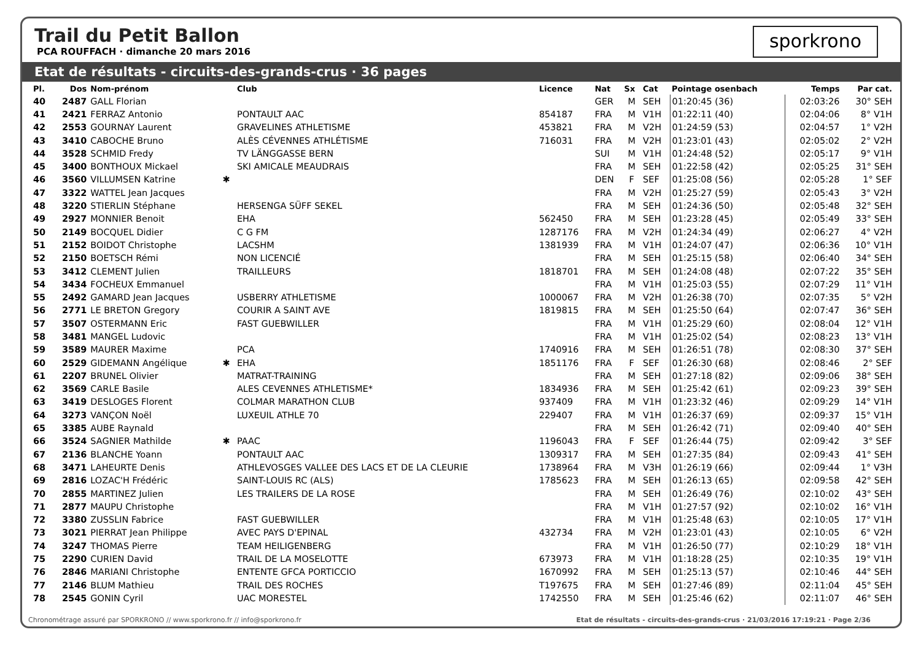Trail du Petit Ballon
PCA ROUFFACH · dimanche 20 mars 2016
sporkrono
Etat de résultats - circuits-des-grands-crus · 36 pages
| Pl. | Dos | Nom-prénom | | Club | Licence | Nat | Sx | Cat | Pointage osenbach | Temps | Par cat. |
| --- | --- | --- | --- | --- | --- | --- | --- | --- | --- | --- | --- |
| 40 | 2487 | GALL Florian | | | | GER | M | SEH | 01:20:45 (36) | 02:03:26 | 30° SEH |
| 41 | 2421 | FERRAZ Antonio | | PONTAULT AAC | 854187 | FRA | M | V1H | 01:22:11 (40) | 02:04:06 | 8° V1H |
| 42 | 2553 | GOURNAY Laurent | | GRAVELINES ATHLETISME | 453821 | FRA | M | V2H | 01:24:59 (53) | 02:04:57 | 1° V2H |
| 43 | 3410 | CABOCHE Bruno | | ALÈS CÉVENNES ATHLÉTISME | 716031 | FRA | M | V2H | 01:23:01 (43) | 02:05:02 | 2° V2H |
| 44 | 3528 | SCHMID Fredy | | TV LÄNGGASSE BERN | | SUI | M | V1H | 01:24:48 (52) | 02:05:17 | 9° V1H |
| 45 | 3400 | BONTHOUX Mickael | | SKI AMICALE MEAUDRAIS | | FRA | M | SEH | 01:22:58 (42) | 02:05:25 | 31° SEH |
| 46 | 3560 | VILLUMSEN Katrine | ✱ | | | DEN | F | SEF | 01:25:08 (56) | 02:05:28 | 1° SEF |
| 47 | 3322 | WATTEL Jean Jacques | | | | FRA | M | V2H | 01:25:27 (59) | 02:05:43 | 3° V2H |
| 48 | 3220 | STIERLIN Stéphane | | HERSENGA SÜFF SEKEL | | FRA | M | SEH | 01:24:36 (50) | 02:05:48 | 32° SEH |
| 49 | 2927 | MONNIER Benoit | | EHA | 562450 | FRA | M | SEH | 01:23:28 (45) | 02:05:49 | 33° SEH |
| 50 | 2149 | BOCQUEL Didier | | C G FM | 1287176 | FRA | M | V2H | 01:24:34 (49) | 02:06:27 | 4° V2H |
| 51 | 2152 | BOIDOT Christophe | | LACSHM | 1381939 | FRA | M | V1H | 01:24:07 (47) | 02:06:36 | 10° V1H |
| 52 | 2150 | BOETSCH Rémi | | NON LICENCIÉ | | FRA | M | SEH | 01:25:15 (58) | 02:06:40 | 34° SEH |
| 53 | 3412 | CLEMENT Julien | | TRAILLEURS | 1818701 | FRA | M | SEH | 01:24:08 (48) | 02:07:22 | 35° SEH |
| 54 | 3434 | FOCHEUX Emmanuel | | | | FRA | M | V1H | 01:25:03 (55) | 02:07:29 | 11° V1H |
| 55 | 2492 | GAMARD Jean Jacques | | USBERRY ATHLETISME | 1000067 | FRA | M | V2H | 01:26:38 (70) | 02:07:35 | 5° V2H |
| 56 | 2771 | LE BRETON Gregory | | COURIR A SAINT AVE | 1819815 | FRA | M | SEH | 01:25:50 (64) | 02:07:47 | 36° SEH |
| 57 | 3507 | OSTERMANN Eric | | FAST GUEBWILLER | | FRA | M | V1H | 01:25:29 (60) | 02:08:04 | 12° V1H |
| 58 | 3481 | MANGEL Ludovic | | | | FRA | M | V1H | 01:25:02 (54) | 02:08:23 | 13° V1H |
| 59 | 3589 | MAURER Maxime | | PCA | 1740916 | FRA | M | SEH | 01:26:51 (78) | 02:08:30 | 37° SEH |
| 60 | 2529 | GIDEMANN Angélique | ✱ | EHA | 1851176 | FRA | F | SEF | 01:26:30 (68) | 02:08:46 | 2° SEF |
| 61 | 2207 | BRUNEL Olivier | | MATRAT-TRAINING | | FRA | M | SEH | 01:27:18 (82) | 02:09:06 | 38° SEH |
| 62 | 3569 | CARLE Basile | | ALES CEVENNES ATHLETISME* | 1834936 | FRA | M | SEH | 01:25:42 (61) | 02:09:23 | 39° SEH |
| 63 | 3419 | DESLOGES Florent | | COLMAR MARATHON CLUB | 937409 | FRA | M | V1H | 01:23:32 (46) | 02:09:29 | 14° V1H |
| 64 | 3273 | VANÇON Noël | | LUXEUIL ATHLE 70 | 229407 | FRA | M | V1H | 01:26:37 (69) | 02:09:37 | 15° V1H |
| 65 | 3385 | AUBE Raynald | | | | FRA | M | SEH | 01:26:42 (71) | 02:09:40 | 40° SEH |
| 66 | 3524 | SAGNIER Mathilde | ✱ | PAAC | 1196043 | FRA | F | SEF | 01:26:44 (75) | 02:09:42 | 3° SEF |
| 67 | 2136 | BLANCHE Yoann | | PONTAULT AAC | 1309317 | FRA | M | SEH | 01:27:35 (84) | 02:09:43 | 41° SEH |
| 68 | 3471 | LAHEURTE Denis | | ATHLEVOSGES VALLEE DES LACS ET DE LA CLEURIE | 1738964 | FRA | M | V3H | 01:26:19 (66) | 02:09:44 | 1° V3H |
| 69 | 2816 | LOZAC'H Frédéric | | SAINT-LOUIS RC (ALS) | 1785623 | FRA | M | SEH | 01:26:13 (65) | 02:09:58 | 42° SEH |
| 70 | 2855 | MARTINEZ Julien | | LES TRAILERS DE LA ROSE | | FRA | M | SEH | 01:26:49 (76) | 02:10:02 | 43° SEH |
| 71 | 2877 | MAUPU Christophe | | | | FRA | M | V1H | 01:27:57 (92) | 02:10:02 | 16° V1H |
| 72 | 3380 | ZUSSLIN Fabrice | | FAST GUEBWILLER | | FRA | M | V1H | 01:25:48 (63) | 02:10:05 | 17° V1H |
| 73 | 3021 | PIERRAT Jean Philippe | | AVEC PAYS D'EPINAL | 432734 | FRA | M | V2H | 01:23:01 (43) | 02:10:05 | 6° V2H |
| 74 | 3247 | THOMAS Pierre | | TEAM HEILIGENBERG | | FRA | M | V1H | 01:26:50 (77) | 02:10:29 | 18° V1H |
| 75 | 2290 | CURIEN David | | TRAIL DE LA MOSELOTTE | 673973 | FRA | M | V1H | 01:18:28 (25) | 02:10:35 | 19° V1H |
| 76 | 2846 | MARIANI Christophe | | ENTENTE GFCA PORTICCIO | 1670992 | FRA | M | SEH | 01:25:13 (57) | 02:10:46 | 44° SEH |
| 77 | 2146 | BLUM Mathieu | | TRAIL DES ROCHES | T197675 | FRA | M | SEH | 01:27:46 (89) | 02:11:04 | 45° SEH |
| 78 | 2545 | GONIN Cyril | | UAC MORESTEL | 1742550 | FRA | M | SEH | 01:25:46 (62) | 02:11:07 | 46° SEH |
Chronométrage assuré par SPORKRONO // www.sporkrono.fr // info@sporkrono.fr Etat de résultats - circuits-des-grands-crus · 21/03/2016 17:19:21 · Page 2/36